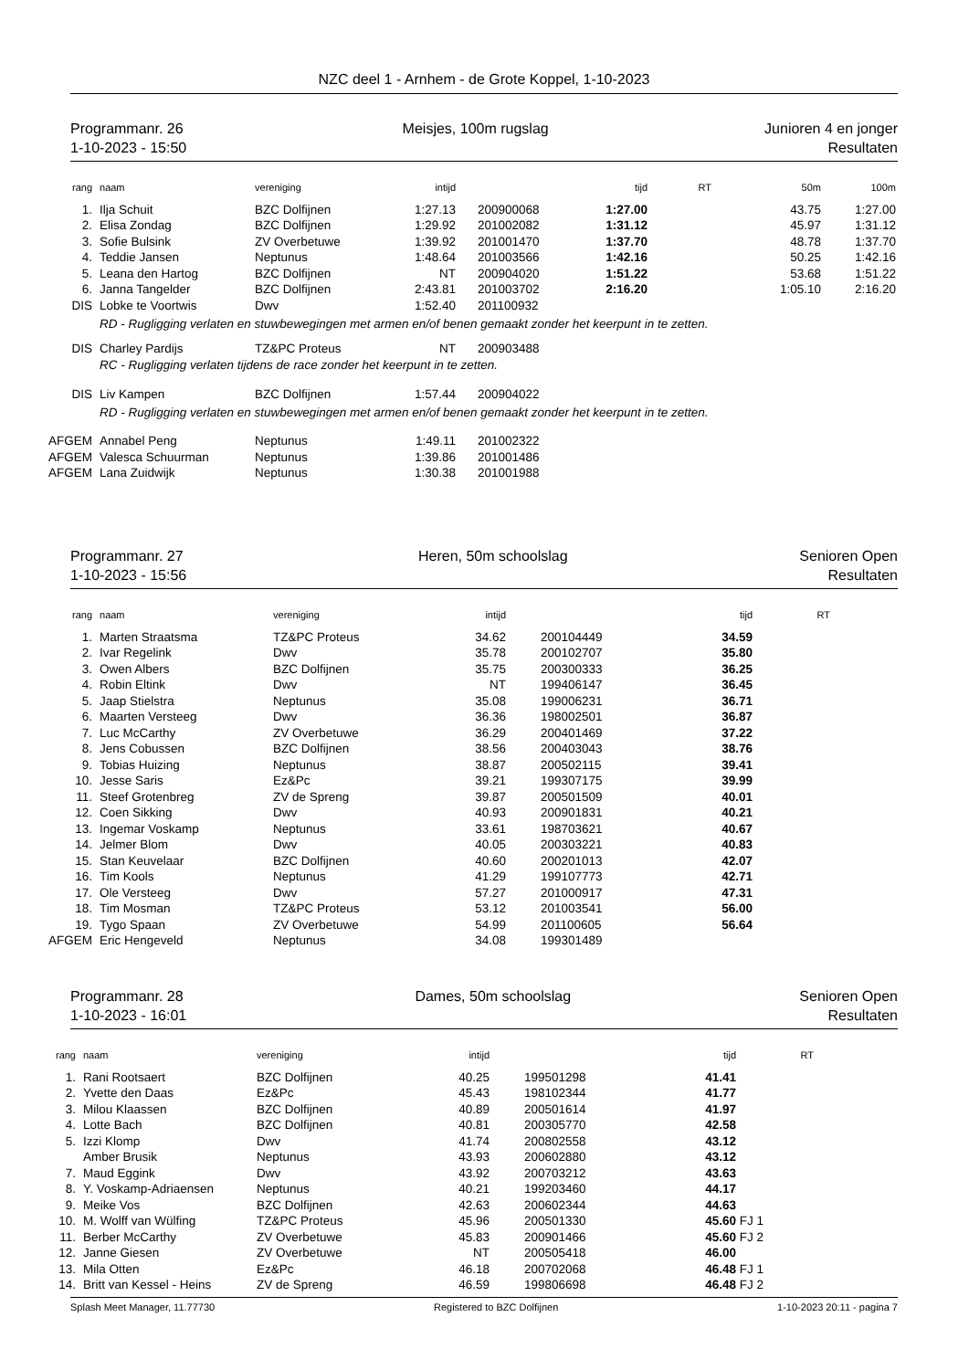NZC deel 1 - Arnhem - de Grote Koppel, 1-10-2023
Programmanr. 26
1-10-2023 - 15:50
Meisjes, 100m rugslag Junioren 4 en jonger
Resultaten
| rang | naam | vereniging | intijd | | tijd | RT | 50m | 100m |
| --- | --- | --- | --- | --- | --- | --- | --- | --- |
| 1. | Ilja Schuit | BZC Dolfijnen | 1:27.13 | 200900068 | 1:27.00 | | 43.75 | 1:27.00 |
| 2. | Elisa Zondag | BZC Dolfijnen | 1:29.92 | 201002082 | 1:31.12 | | 45.97 | 1:31.12 |
| 3. | Sofie Bulsink | ZV Overbetuwe | 1:39.92 | 201001470 | 1:37.70 | | 48.78 | 1:37.70 |
| 4. | Teddie Jansen | Neptunus | 1:48.64 | 201003566 | 1:42.16 | | 50.25 | 1:42.16 |
| 5. | Leana den Hartog | BZC Dolfijnen | NT | 200904020 | 1:51.22 | | 53.68 | 1:51.22 |
| 6. | Janna Tangelder | BZC Dolfijnen | 2:43.81 | 201003702 | 2:16.20 | | 1:05.10 | 2:16.20 |
| DIS | Lobke te Voortwis | Dwv | 1:52.40 | 201100932 | | | | |
| | RD - Rugligging verlaten en stuwbewegingen met armen en/of benen gemaakt zonder het keerpunt in te zetten. | | | | | | | |
| DIS | Charley Pardijs | TZ&PC Proteus | NT | 200903488 | | | | |
| | RC - Rugligging verlaten tijdens de race zonder het keerpunt in te zetten. | | | | | | | |
| DIS | Liv Kampen | BZC Dolfijnen | 1:57.44 | 200904022 | | | | |
| | RD - Rugligging verlaten en stuwbewegingen met armen en/of benen gemaakt zonder het keerpunt in te zetten. | | | | | | | |
| AFGEM | Annabel Peng | Neptunus | 1:49.11 | 201002322 | | | | |
| AFGEM | Valesca Schuurman | Neptunus | 1:39.86 | 201001486 | | | | |
| AFGEM | Lana Zuidwijk | Neptunus | 1:30.38 | 201001988 | | | | |
Programmanr. 27
1-10-2023 - 15:56
Heren, 50m schoolslag Senioren Open
Resultaten
| rang | naam | vereniging | intijd | | tijd | RT |
| --- | --- | --- | --- | --- | --- | --- |
| 1. | Marten Straatsma | TZ&PC Proteus | 34.62 | 200104449 | 34.59 | |
| 2. | Ivar Regelink | Dwv | 35.78 | 200102707 | 35.80 | |
| 3. | Owen Albers | BZC Dolfijnen | 35.75 | 200300333 | 36.25 | |
| 4. | Robin Eltink | Dwv | NT | 199406147 | 36.45 | |
| 5. | Jaap Stielstra | Neptunus | 35.08 | 199006231 | 36.71 | |
| 6. | Maarten Versteeg | Dwv | 36.36 | 198002501 | 36.87 | |
| 7. | Luc McCarthy | ZV Overbetuwe | 36.29 | 200401469 | 37.22 | |
| 8. | Jens Cobussen | BZC Dolfijnen | 38.56 | 200403043 | 38.76 | |
| 9. | Tobias Huizing | Neptunus | 38.87 | 200502115 | 39.41 | |
| 10. | Jesse Saris | Ez&Pc | 39.21 | 199307175 | 39.99 | |
| 11. | Steef Grotenbreg | ZV de Spreng | 39.87 | 200501509 | 40.01 | |
| 12. | Coen Sikking | Dwv | 40.93 | 200901831 | 40.21 | |
| 13. | Ingemar Voskamp | Neptunus | 33.61 | 198703621 | 40.67 | |
| 14. | Jelmer Blom | Dwv | 40.05 | 200303221 | 40.83 | |
| 15. | Stan Keuvelaar | BZC Dolfijnen | 40.60 | 200201013 | 42.07 | |
| 16. | Tim Kools | Neptunus | 41.29 | 199107773 | 42.71 | |
| 17. | Ole Versteeg | Dwv | 57.27 | 201000917 | 47.31 | |
| 18. | Tim Mosman | TZ&PC Proteus | 53.12 | 201003541 | 56.00 | |
| 19. | Tygo Spaan | ZV Overbetuwe | 54.99 | 201100605 | 56.64 | |
| AFGEM | Eric Hengeveld | Neptunus | 34.08 | 199301489 | | |
Programmanr. 28
1-10-2023 - 16:01
Dames, 50m schoolslag Senioren Open
Resultaten
| rang | naam | vereniging | intijd | | tijd | RT |
| --- | --- | --- | --- | --- | --- | --- |
| 1. | Rani Rootsaert | BZC Dolfijnen | 40.25 | 199501298 | 41.41 | |
| 2. | Yvette den Daas | Ez&Pc | 45.43 | 198102344 | 41.77 | |
| 3. | Milou Klaassen | BZC Dolfijnen | 40.89 | 200501614 | 41.97 | |
| 4. | Lotte Bach | BZC Dolfijnen | 40.81 | 200305770 | 42.58 | |
| 5. | Izzi Klomp | Dwv | 41.74 | 200802558 | 43.12 | |
| | Amber Brusik | Neptunus | 43.93 | 200602880 | 43.12 | |
| 7. | Maud Eggink | Dwv | 43.92 | 200703212 | 43.63 | |
| 8. | Y. Voskamp-Adriaensen | Neptunus | 40.21 | 199203460 | 44.17 | |
| 9. | Meike Vos | BZC Dolfijnen | 42.63 | 200602344 | 44.63 | |
| 10. | M. Wolff van Wülfing | TZ&PC Proteus | 45.96 | 200501330 | 45.60 | FJ 1 |
| 11. | Berber McCarthy | ZV Overbetuwe | 45.83 | 200901466 | 45.60 | FJ 2 |
| 12. | Janne Giesen | ZV Overbetuwe | NT | 200505418 | 46.00 | |
| 13. | Mila Otten | Ez&Pc | 46.18 | 200702068 | 46.48 | FJ 1 |
| 14. | Britt van Kessel - Heins | ZV de Spreng | 46.59 | 199806698 | 46.48 | FJ 2 |
Splash Meet Manager, 11.77730 Registered to BZC Dolfijnen 1-10-2023 20:11 - pagina 7